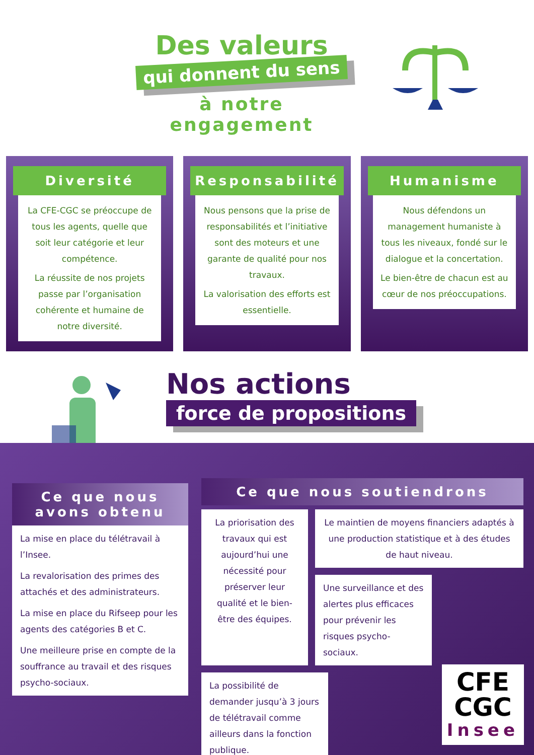Des valeurs
qui donnent du sens
à notre engagement
Diversité
La CFE-CGC se préoccupe de tous les agents, quelle que soit leur catégorie et leur compétence.
La réussite de nos projets passe par l’organisation cohérente et humaine de notre diversité.
Responsabilité
Nous pensons que la prise de responsabilités et l’initiative sont des moteurs et une garante de qualité pour nos travaux.
La valorisation des efforts est essentielle.
Humanisme
Nous défendons un management humaniste à tous les niveaux, fondé sur le dialogue et la concertation.
Le bien-être de chacun est au cœur de nos préoccupations.
Nos actions
force de propositions
Ce que nous avons obtenu
La mise en place du télétravail à l’Insee.
La revalorisation des primes des attachés et des administrateurs.
La mise en place du Rifseep pour les agents des catégories B et C.
Une meilleure prise en compte de la souffrance au travail et des risques psycho-sociaux.
Ce que nous soutiendrons
La priorisation des travaux qui est aujourd’hui une nécessité pour préserver leur qualité et le bien-être des équipes.
Le maintien de moyens financiers adaptés à une production statistique et à des études de haut niveau.
Une surveillance et des alertes plus efficaces pour prévenir les risques psycho-sociaux.
La possibilité de demander jusqu’à 3 jours de télétravail comme ailleurs dans la fonction publique.
CFE
CGC
Insee